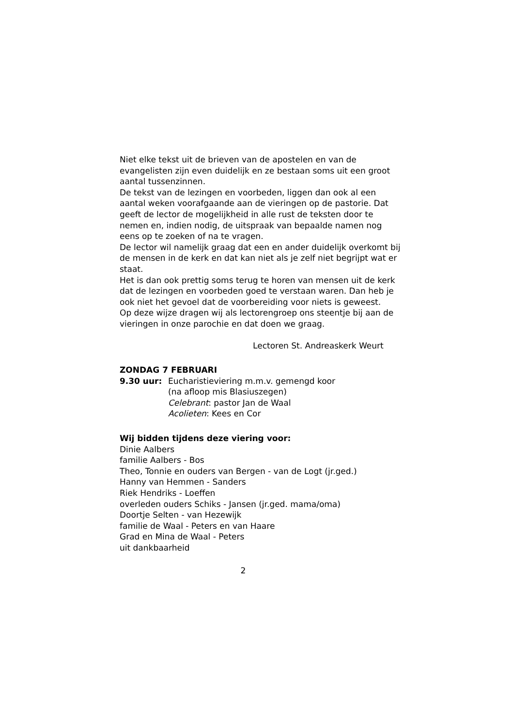Niet elke tekst uit de brieven van de apostelen en van de evangelisten zijn even duidelijk en ze bestaan soms uit een groot aantal tussenzinnen.
De tekst van de lezingen en voorbeden, liggen dan ook al een aantal weken voorafgaande aan de vieringen op de pastorie. Dat geeft de lector de mogelijkheid in alle rust de teksten door te nemen en, indien nodig, de uitspraak van bepaalde namen nog eens op te zoeken of na te vragen.
De lector wil namelijk graag dat een en ander duidelijk overkomt bij de mensen in de kerk en dat kan niet als je zelf niet begrijpt wat er staat.
Het is dan ook prettig soms terug te horen van mensen uit de kerk dat de lezingen en voorbeden goed te verstaan waren. Dan heb je ook niet het gevoel dat de voorbereiding voor niets is geweest.
Op deze wijze dragen wij als lectorengroep ons steentje bij aan de vieringen in onze parochie en dat doen we graag.
Lectoren St. Andreaskerk Weurt
ZONDAG 7 FEBRUARI
9.30 uur: Eucharistieviering m.m.v. gemengd koor
(na afloop mis Blasiuszegen)
Celebrant: pastor Jan de Waal
Acolieten: Kees en Cor
Wij bidden tijdens deze viering voor:
Dinie Aalbers
familie Aalbers - Bos
Theo, Tonnie en ouders van Bergen - van de Logt (jr.ged.)
Hanny van Hemmen - Sanders
Riek Hendriks - Loeffen
overleden ouders Schiks - Jansen (jr.ged. mama/oma)
Doortje Selten - van Hezewijk
familie de Waal - Peters en van Haare
Grad en Mina de Waal - Peters
uit dankbaarheid
2